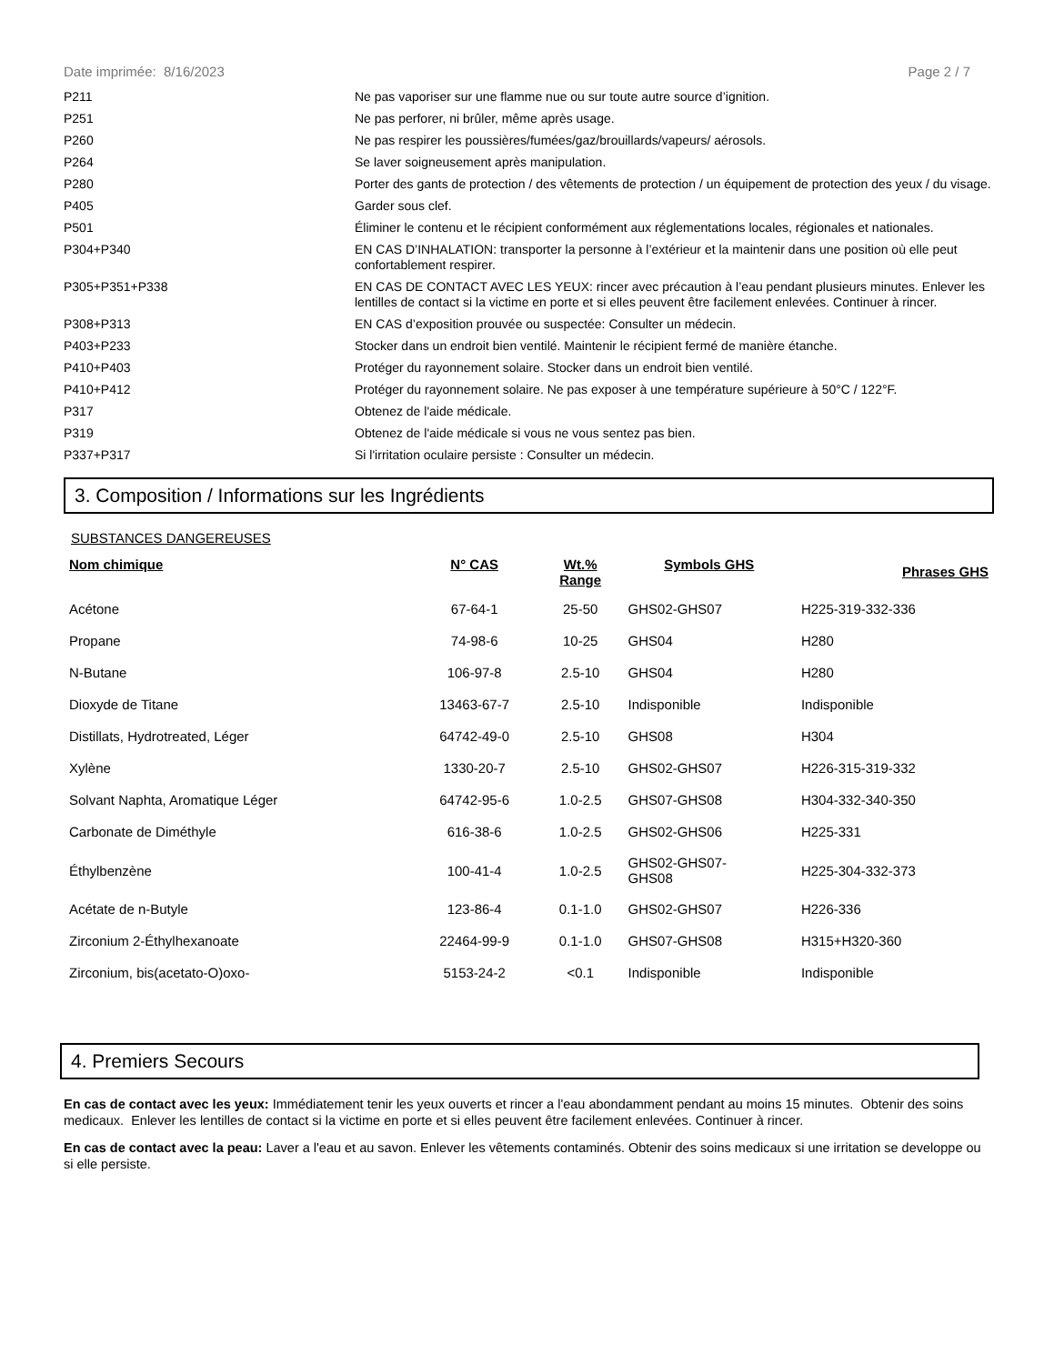Date imprimée: 8/16/2023 Page 2 / 7
| P211 | Ne pas vaporiser sur une flamme nue ou sur toute autre source d’ignition. |
| P251 | Ne pas perforer, ni brûler, même après usage. |
| P260 | Ne pas respirer les poussières/fumées/gaz/brouillards/vapeurs/ aérosols. |
| P264 | Se laver soigneusement après manipulation. |
| P280 | Porter des gants de protection / des vêtements de protection / un équipement de protection des yeux / du visage. |
| P405 | Garder sous clef. |
| P501 | Éliminer le contenu et le récipient conformément aux réglementations locales, régionales et nationales. |
| P304+P340 | EN CAS D’INHALATION: transporter la personne à l’extérieur et la maintenir dans une position où elle peut confortablement respirer. |
| P305+P351+P338 | EN CAS DE CONTACT AVEC LES YEUX: rincer avec précaution à l’eau pendant plusieurs minutes. Enlever les lentilles de contact si la victime en porte et si elles peuvent être facilement enlevées. Continuer à rincer. |
| P308+P313 | EN CAS d’exposition prouvée ou suspectée: Consulter un médecin. |
| P403+P233 | Stocker dans un endroit bien ventilé. Maintenir le récipient fermé de manière étanche. |
| P410+P403 | Protéger du rayonnement solaire. Stocker dans un endroit bien ventilé. |
| P410+P412 | Protéger du rayonnement solaire. Ne pas exposer à une température supérieure à 50°C / 122°F. |
| P317 | Obtenez de l'aide médicale. |
| P319 | Obtenez de l'aide médicale si vous ne vous sentez pas bien. |
| P337+P317 | Si l'irritation oculaire persiste : Consulter un médecin. |
3. Composition / Informations sur les Ingrédients
SUBSTANCES DANGEREUSES
| Nom chimique | N° CAS | Wt.% Range | Symbols GHS | Phrases GHS |
| --- | --- | --- | --- | --- |
| Acétone | 67-64-1 | 25-50 | GHS02-GHS07 | H225-319-332-336 |
| Propane | 74-98-6 | 10-25 | GHS04 | H280 |
| N-Butane | 106-97-8 | 2.5-10 | GHS04 | H280 |
| Dioxyde de Titane | 13463-67-7 | 2.5-10 | Indisponible | Indisponible |
| Distillats, Hydrotreated, Léger | 64742-49-0 | 2.5-10 | GHS08 | H304 |
| Xylène | 1330-20-7 | 2.5-10 | GHS02-GHS07 | H226-315-319-332 |
| Solvant Naphta, Aromatique Léger | 64742-95-6 | 1.0-2.5 | GHS07-GHS08 | H304-332-340-350 |
| Carbonate de Diméthyle | 616-38-6 | 1.0-2.5 | GHS02-GHS06 | H225-331 |
| Éthylbenzène | 100-41-4 | 1.0-2.5 | GHS02-GHS07- GHS08 | H225-304-332-373 |
| Acétate de n-Butyle | 123-86-4 | 0.1-1.0 | GHS02-GHS07 | H226-336 |
| Zirconium 2-Éthylhexanoate | 22464-99-9 | 0.1-1.0 | GHS07-GHS08 | H315+H320-360 |
| Zirconium, bis(acetato-O)oxo- | 5153-24-2 | <0.1 | Indisponible | Indisponible |
4. Premiers Secours
En cas de contact avec les yeux: Immédiatement tenir les yeux ouverts et rincer a l'eau abondamment pendant au moins 15 minutes. Obtenir des soins medicaux. Enlever les lentilles de contact si la victime en porte et si elles peuvent être facilement enlevées. Continuer à rincer.
En cas de contact avec la peau: Laver a l'eau et au savon. Enlever les vêtements contaminés. Obtenir des soins medicaux si une irritation se developpe ou si elle persiste.